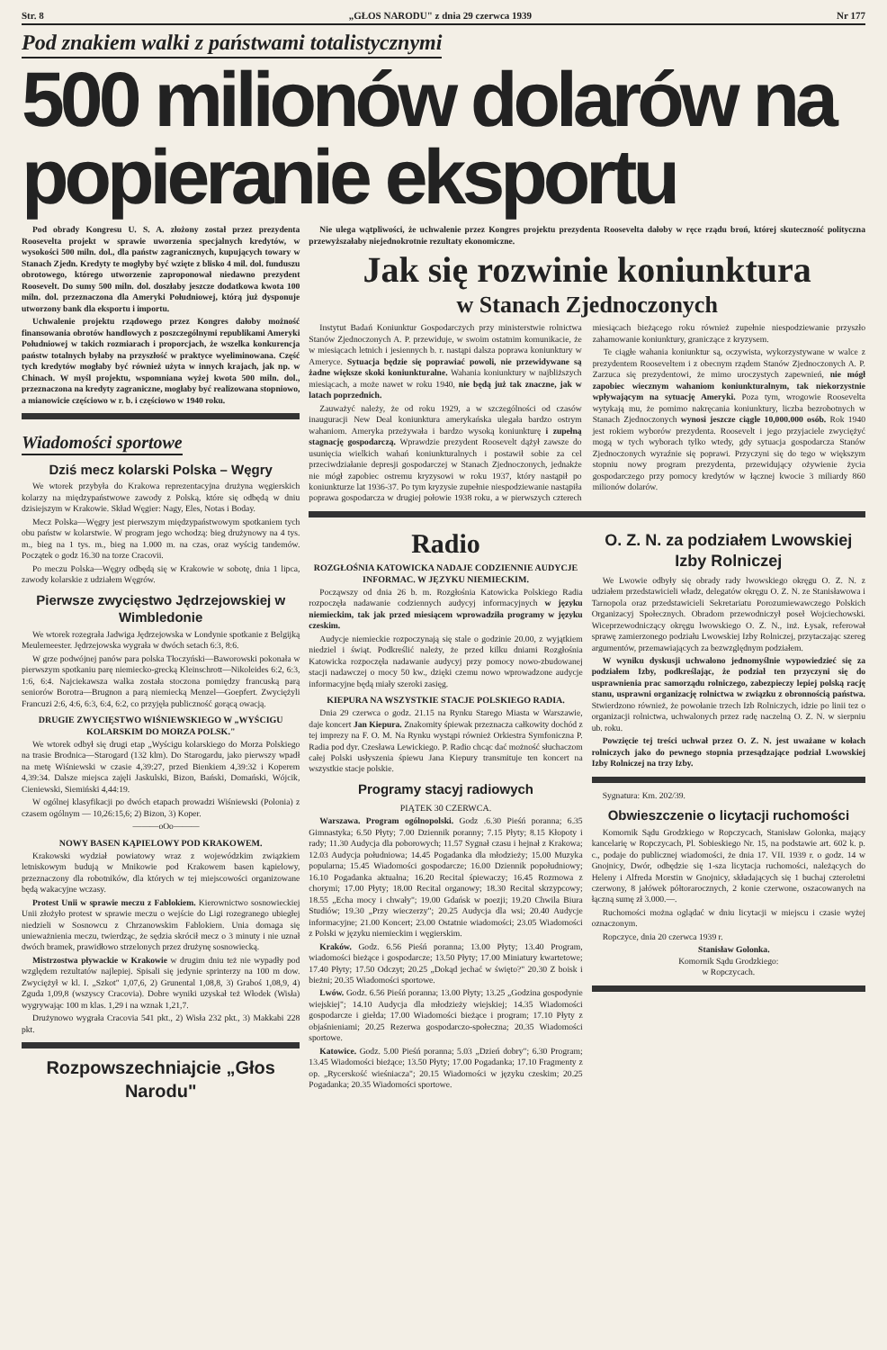Str. 8 „GŁOS NARODU" z dnia 29 czerwca 1939 Nr 177
Pod znakiem walki z państwami totalistycznymi
500 milionów dolarów na popieranie eksportu
Pod obrady Kongresu U. S. A. złożony został przez prezydenta Roosevelta projekt w sprawie uworzenia specjalnych kredytów, w wysokości 500 miln. dol., dla państw zagranicznych, kupujących towary w Stanach Zjedn. Kredyty te mogłyby być wzięte z blisko 4 mil. dol. funduszu obrotowego, którego utworzenie zaproponował niedawno prezydent Roosevelt. Do sumy 500 miln. dol. doszłaby jeszcze dodatkowa kwota 100 miln. dol. przeznaczona dla Ameryki Południowej, którą już dysponuje utworzony bank dla eksportu i importu.
Uchwalenie projektu rządowego przez Kongres dałoby możność finansowania obrotów handlowych z poszczególnymi republikami Ameryki Południowej w takich rozmiarach i proporcjach, że wszelka konkurencja państw totalnych byłaby na przyszłość w praktyce wyeliminowana. Część tych kredytów mogłaby być również użyta w innych krajach, jak np. w Chinach. W myśl projektu, wspomniana wyżej kwota 500 miln. dol., przeznaczona na kredyty zagraniczne, mogłaby być realizowana stopniowo, a mianowicie częściowo w r. b. i częściowo w 1940 roku.
Wiadomości sportowe
Dziś mecz kolarski Polska – Węgry
We wtorek przybyła do Krakowa reprezentacyjna drużyna węgierskich kolarzy na międzypaństwowe zawody z Polską, które się odbędą w dniu dzisiejszym w Krakowie. Skład Węgier: Nagy, Eles, Notas i Boday.
Mecz Polska—Węgry jest pierwszym międzypaństwowym spotkaniem tych obu państw w kolarstwie. W program jego wchodzą: bieg drużynowy na 4 tys. m., bieg na 1 tys. m., bieg na 1.000 m. na czas, oraz wyścig tandemów. Początek o godz 16.30 na torze Cracovii.
Po meczu Polska—Węgry odbędą się w Krakowie w sobotę, dnia 1 lipca, zawody kolarskie z udziałem Węgrów.
Pierwsze zwycięstwo Jędrzejowskiej w Wimbledonie
We wtorek rozegrała Jadwiga Jędrzejowska w Londynie spotkanie z Belgijką Meulemeester. Jędrzejowska wygrała w dwóch setach 6:3, 8:6.
W grze podwójnej panów para polska Tłoczyński—Baworowski pokonała w pierwszym spotkaniu parę niemiecko-grecką Kleinschrott—Nikoleides 6:2, 6:3, 1:6, 6:4. Najciekawsza walka została stoczona pomiędzy francuską parą seniorów Borotra—Brugnon a parą niemiecką Menzel—Goepfert. Zwyciężyli Francuzi 2:6, 4:6, 6:3, 6:4, 6:2, co przyjęła publiczność gorącą owacją.
DRUGIE ZWYCIĘSTWO WIŚNIEWSKIEGO W „WYŚCIGU KOLARSKIM DO MORZA POLSK."
We wtorek odbył się drugi etap „Wyścigu kolarskiego do Morza Polskiego na trasie Brodnica—Starogard (132 klm). Do Starogardu, jako pierwszy wpadł na metę Wiśniewski w czasie 4,39:27, przed Bienkiem 4,39:32 i Koperem 4,39:34. Dalsze miejsca zajęli Jaskulski, Bizon, Bański, Domański, Wójcik, Cieniewski, Siemiński 4,44:19.
W ogólnej klasyfikacji po dwóch etapach prowadzi Wiśniewski (Polonia) z czasem ogólnym — 10,26:15,6; 2) Bizon, 3) Koper.
———oOo———
NOWY BASEN KĄPIELOWY POD KRAKOWEM.
Krakowski wydział powiatowy wraz z wojewódzkim związkiem letniskowym budują w Mnikowie pod Krakowem basen kąpielowy, przeznaczony dla robotników, dla których w tej miejscowości organizowane będą wakacyjne wczasy.
Protest Unii w sprawie meczu z Fablokiem. Kierownictwo sosnowieckiej Unii złożyło protest w sprawie meczu o wejście do Ligi rozegranego ubiegłej niedzieli w Sosnowcu z Chrzanowskim Fablokiem. Unia domaga się unieważnienia meczu, twierdząc, że sędzia skrócił mecz o 3 minuty i nie uznał dwóch bramek, prawidłowo strzelonych przez drużynę sosnowiecką.
Mistrzostwa pływackie w Krakowie w drugim dniu też nie wypadły pod względem rezultatów najlepiej. Spisali się jedynie sprinterzy na 100 m dow. Zwyciężył w kl. I. „Szkot" 1,07,6, 2) Grunental 1,08,8, 3) Graboś 1,08,9, 4) Zguda 1,09,8 (wszyscy Cracovia). Dobre wyniki uzyskał też Włodek (Wisła) wygrywając 100 m klas. 1,29 i na wznak 1,21,7.
Drużynowo wygrała Cracovia 541 pkt., 2) Wisła 232 pkt., 3) Makkabi 228 pkt.
Rozpowszechniajcie „Głos Narodu"
Nie ulega wątpliwości, że uchwalenie przez Kongres projektu prezydenta Roosevelta dałoby w ręce rządu broń, której skuteczność polityczna przewyższałaby niejednokrotnie rezultaty ekonomiczne.
Jak się rozwinie koniunktura
w Stanach Zjednoczonych
Instytut Badań Koniunktur Gospodarczych przy ministerstwie rolnictwa Stanów Zjednoczonych A. P. przewiduje, w swoim ostatnim komunikacie, że w miesiącach letnich i jesiennych b. r. nastąpi dalsza poprawa koniunktury w Ameryce. Sytuacja będzie się poprawiać powoli, nie przewidywane są żadne większe skoki koniunkturalne. Wahania koniunktury w najbliższych miesiącach, a może nawet w roku 1940, nie będą już tak znaczne, jak w latach poprzednich.
Zauważyć należy, że od roku 1929, a w szczególności od czasów inauguracji New Deal koniunktura amerykańska ulegała bardzo ostrym wahaniom. Ameryka przeżywała i bardzo wysoką koniunkturę i zupełną stagnację gospodarczą. Wprawdzie prezydent Roosevelt dążył zawsze do usunięcia wielkich wahań koniunkturalnych i postawił sobie za cel przeciwdziałanie depresji gospodarczej w Stanach Zjednoczonych, jednakże nie mógł zapobiec ostremu kryzysowi w roku 1937, który nastąpił po koniunkturze lat 1936-37. Po tym kryzysie zupełnie niespodziewanie nastąpiła poprawa gospodarcza w drugiej połowie 1938 roku, a w pierwszych czterech miesiącach bieżącego roku również zupełnie niespodziewanie przyszło zahamowanie koniunktury, graniczące z kryzysem.
Te ciągłe wahania koniunktur są, oczywista, wykorzystywane w walce z prezydentem Roosevel­tem i z obecnym rządem Stanów Zjednoczonych A. P. Zarzuca się prezydentowi, że mimo uroczystych zapewnień, nie mógł zapobiec wiecznym wahaniom koniunkturalnym, tak niekorzystnie wpływającym na sytuację Ameryki. Poza tym, wrogowie Roosevelta wytykają mu, że pomimo nakręcania koniunktury, liczba bezrobotnych w Stanach Zjednoczonych wynosi jeszcze ciągle 10,000.000 osób. Rok 1940 jest rokiem wyborów prezydenta. Roosevelt i jego przyjaciele zwyciężyć mogą w tych wyborach tylko wtedy, gdy sytuacja gospodarcza Stanów Zjednoczonych wyraźnie się poprawi. Przyczyni się do tego w większym stopniu nowy program prezydenta, przewidujący ożywienie życia gospodarczego przy pomocy kredytów w łącznej kwocie 3 miliardy 860 milionów dolarów.
Radio
ROZGŁOŚNIA KATOWICKA NADAJE CODZIENNIE AUDYCJE INFORMAC. W JĘZYKU NIEMIECKIM.
Począwszy od dnia 26 b. m. Rozgłośnia Katowicka Polskiego Radia rozpoczęła nadawanie codziennych audycyj informacyjnych w języku niemieckim, tak jak przed miesiącem wprowadziła programy w języku czeskim.
Audycje niemieckie rozpoczynają się stale o godzinie 20.00, z wyjątkiem niedziel i świąt. Podkreślić należy, że przed kilku dniami Rozgłośnia Katowicka rozpoczęła nadawanie audycyj przy pomocy nowo-zbudowanej stacji nadawczej o mocy 50 kw., dzięki czemu nowo wprowadzone audycje informacyjne będą miały szeroki zasięg.
KIEPURA NA WSZYSTKIE STACJE POLSKIEGO RADIA.
Dnia 29 czerwca o godz. 21.15 na Rynku Starego Miasta w Warszawie, daje koncert Jan Kiepura. Znakomity śpiewak przeznacza całkowity dochód z tej imprezy na F. O. M. Na Rynku wystąpi również Orkiestra Symfoniczna P. Radia pod dyr. Czesława Lewickiego. P. Radio chcąc dać możność słuchaczom całej Polski usłyszenia śpiewu Jana Kiepury transmituje ten koncert na wszystkie stacje polskie.
Programy stacyj radiowych
PIĄTEK 30 CZERWCA.
Warszawa. Program ogólnopolski. Godz .6.30 Pieśń poranna; 6.35 Gimnastyka; 6.50 Płyty; 7.00 Dziennik poranny; 7.15 Płyty; 8.15 Kłopoty i rady; 11.30 Audycja dla poborowych; 11.57 Sygnał czasu i hejnał z Krakowa; 12.03 Audycja południowa; 14.45 Pogadanka dla młodzieży; 15.00 Muzyka popularna; 15.45 Wiadomości gospodarcze; 16.00 Dziennik popołudniowy; 16.10 Pogadanka aktualna; 16.20 Recital śpiewaczy; 16.45 Rozmowa z chorymi; 17.00 Płyty; 18.00 Recital organowy; 18.30 Recital skrzypcowy; 18.55 „Echa mocy i chwały"; 19.00 Gdańsk w poezji; 19.20 Chwila Biura Studiów; 19.30 „Przy wieczerzy"; 20.25 Audycja dla wsi; 20.40 Audycje informacyjne; 21.00 Koncert; 23.00 Ostatnie wiadomości; 23.05 Wiadomości z Polski w języku niemieckim i węgierskim.
Kraków. Godz. 6.56 Pieśń poranna; 13.00 Płyty; 13.40 Program, wiadomości bieżące i gospodarcze; 13.50 Płyty; 17.00 Miniatury kwartetowe; 17.40 Płyty; 17.50 Odczyt; 20.25 „Dokąd jechać w święto?" 20.30 Z boisk i bieżni; 20.35 Wiadomości sportowe.
Lwów. Godz. 6.56 Pieśń poranna; 13.00 Płyty; 13.25 „Godzina gospodynie wiejskiej"; 14.10 Audycja dla młodzieży wiejskiej; 14.35 Wiadomości gospodarcze i giełda; 17.00 Wiadomości bieżące i program; 17.10 Płyty z objaśnieniami; 20.25 Rezerwa gospodarczo-społeczna; 20.35 Wiadomości sportowe.
Katowice. Godz. 5.00 Pieśń poranna; 5.03 „Dzień dobry"; 6.30 Program; 13.45 Wiadomości bieżące; 13.50 Płyty; 17.00 Pogadanka; 17.10 Fragmenty z op. „Rycerskość wieśniacza"; 20.15 Wiadomości w języku czeskim; 20.25 Pogadanka; 20.35 Wiadomości sportowe.
O. Z. N. za podziałem Lwowskiej Izby Rolniczej
We Lwowie odbyły się obrady rady lwowskiego okręgu O. Z. N. z udziałem przedstawicieli władz, delegatów okręgu O. Z. N. ze Stanisławowa i Tarnopola oraz przedstawicieli Sekretariatu Porozumiewawczego Polskich Organizacyj Społecznych. Obradom przewodniczył poseł Wojciechowski. Wiceprzewodniczący okręgu lwowskiego O. Z. N., inż. Łysak, referował sprawę zamierzonego podziału Lwowskiej Izby Rolniczej, przytaczając szereg argumentów, przemawiających za bezwzględnym podziałem.
W wyniku dyskusji uchwalono jednomyślnie wypowiedzieć się za podziałem Izby, podkreślając, że podział ten przyczyni się do usprawnienia prac samorządu rolniczego, zabezpieczy lepiej polską rację stanu, usprawni organizację rolnictwa w związku z obronnością państwa. Stwierdzono również, że powołanie trzech Izb Rolniczych, idzie po linii tez o organizacji rolnictwa, uchwalonych przez radę naczelną O. Z. N. w sierpniu ub. roku.
Powzięcie tej treści uchwał przez O. Z. N. jest uważane w kołach rolniczych jako do pewnego stopnia przesądzające podział Lwowskiej Izby Rolniczej na trzy Izby.
Sygnatura: Km. 202/39.
Obwieszczenie o licytacji ruchomości
Komornik Sądu Grodzkiego w Ropczycach, Stanisław Golonka, mający kancelarię w Ropczycach, Pl. Sobieskiego Nr. 15, na podstawie art. 602 k. p. c., podaje do publicznej wiadomości, że dnia 17. VII. 1939 r. o godz. 14 w Gnojnicy, Dwór, odbędzie się 1-sza licytacja ruchomości, należących do Heleny i Alfreda Morstin w Gnojnicy, składających się 1 buchaj czteroletni czerwony, 8 jałówek półtorarocznych, 2 konie czerwone, oszacowanych na łączną sumę zł 3.000.—.
Ruchomości można oglądać w dniu licytacji w miejscu i czasie wyżej oznaczonym.
Ropczyce, dnia 20 czerwca 1939 r.
Stanisław Golonka.
Komornik Sądu Grodzkiego:
w Ropczycach.